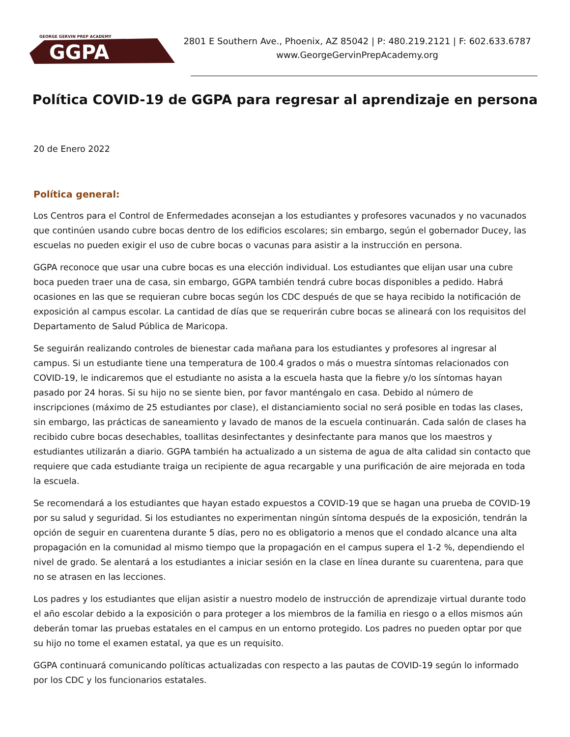GEORGE GERVIN PREP ACADEMY
GGPA
2801 E Southern Ave., Phoenix, AZ 85042 | P: 480.219.2121 | F: 602.633.6787
www.GeorgeGervinPrepAcademy.org
Política COVID-19 de GGPA para regresar al aprendizaje en persona
20 de Enero 2022
Política general:
Los Centros para el Control de Enfermedades aconsejan a los estudiantes y profesores vacunados y no vacunados que continúen usando cubre bocas dentro de los edificios escolares; sin embargo, según el gobernador Ducey, las escuelas no pueden exigir el uso de cubre bocas o vacunas para asistir a la instrucción en persona.
GGPA reconoce que usar una cubre bocas es una elección individual. Los estudiantes que elijan usar una cubre boca pueden traer una de casa, sin embargo, GGPA también tendrá cubre bocas disponibles a pedido. Habrá ocasiones en las que se requieran cubre bocas según los CDC después de que se haya recibido la notificación de exposición al campus escolar. La cantidad de días que se requerirán cubre bocas se alineará con los requisitos del Departamento de Salud Pública de Maricopa.
Se seguirán realizando controles de bienestar cada mañana para los estudiantes y profesores al ingresar al campus. Si un estudiante tiene una temperatura de 100.4 grados o más o muestra síntomas relacionados con COVID-19, le indicaremos que el estudiante no asista a la escuela hasta que la fiebre y/o los síntomas hayan pasado por 24 horas. Si su hijo no se siente bien, por favor manténgalo en casa. Debido al número de inscripciones (máximo de 25 estudiantes por clase), el distanciamiento social no será posible en todas las clases, sin embargo, las prácticas de saneamiento y lavado de manos de la escuela continuarán. Cada salón de clases ha recibido cubre bocas desechables, toallitas desinfectantes y desinfectante para manos que los maestros y estudiantes utilizarán a diario. GGPA también ha actualizado a un sistema de agua de alta calidad sin contacto que requiere que cada estudiante traiga un recipiente de agua recargable y una purificación de aire mejorada en toda la escuela.
Se recomendará a los estudiantes que hayan estado expuestos a COVID-19 que se hagan una prueba de COVID-19 por su salud y seguridad. Si los estudiantes no experimentan ningún síntoma después de la exposición, tendrán la opción de seguir en cuarentena durante 5 días, pero no es obligatorio a menos que el condado alcance una alta propagación en la comunidad al mismo tiempo que la propagación en el campus supera el 1-2 %, dependiendo el nivel de grado. Se alentará a los estudiantes a iniciar sesión en la clase en línea durante su cuarentena, para que no se atrasen en las lecciones.
Los padres y los estudiantes que elijan asistir a nuestro modelo de instrucción de aprendizaje virtual durante todo el año escolar debido a la exposición o para proteger a los miembros de la familia en riesgo o a ellos mismos aún deberán tomar las pruebas estatales en el campus en un entorno protegido. Los padres no pueden optar por que su hijo no tome el examen estatal, ya que es un requisito.
GGPA continuará comunicando políticas actualizadas con respecto a las pautas de COVID-19 según lo informado por los CDC y los funcionarios estatales.